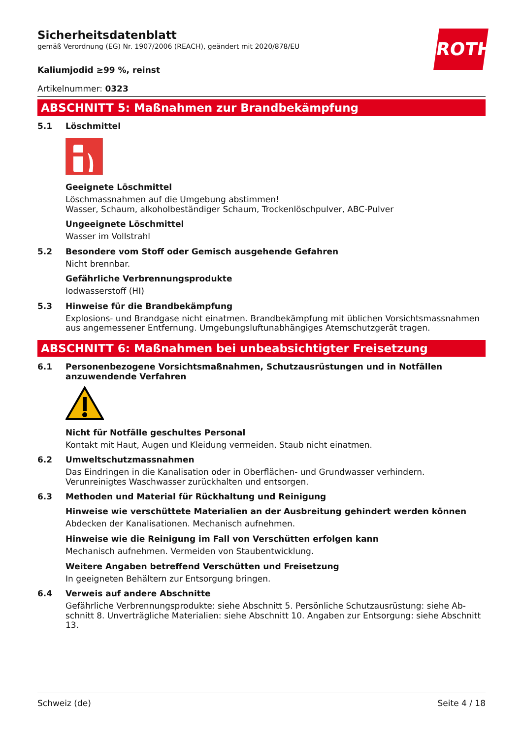ROTH
Sicherheitsdatenblatt
gemäß Verordnung (EG) Nr. 1907/2006 (REACH), geändert mit 2020/878/EU
Kaliumjodid ≥99 %, reinst
Artikelnummer: 0323
ABSCHNITT 5: Maßnahmen zur Brandbekämpfung
5.1 Löschmittel
Geeignete Löschmittel
Löschmassnahmen auf die Umgebung abstimmen!
Wasser, Schaum, alkoholbeständiger Schaum, Trockenlöschpulver, ABC-Pulver
Ungeeignete Löschmittel
Wasser im Vollstrahl
5.2 Besondere vom Stoff oder Gemisch ausgehende Gefahren
Nicht brennbar.
Gefährliche Verbrennungsprodukte
Iodwasserstoff (HI)
5.3 Hinweise für die Brandbekämpfung
Explosions- und Brandgase nicht einatmen. Brandbekämpfung mit üblichen Vorsichtsmassnahmen aus angemessener Entfernung. Umgebungsluftunabhängiges Atemschutzgerät tragen.
ABSCHNITT 6: Maßnahmen bei unbeabsichtigter Freisetzung
6.1 Personenbezogene Vorsichtsmaßnahmen, Schutzausrüstungen und in Notfällen anzuwendende Verfahren
Nicht für Notfälle geschultes Personal
Kontakt mit Haut, Augen und Kleidung vermeiden. Staub nicht einatmen.
6.2 Umweltschutzmassnahmen
Das Eindringen in die Kanalisation oder in Oberflächen- und Grundwasser verhindern. Verunreinigtes Waschwasser zurückhalten und entsorgen.
6.3 Methoden und Material für Rückhaltung und Reinigung
Hinweise wie verschüttete Materialien an der Ausbreitung gehindert werden können
Abdecken der Kanalisationen. Mechanisch aufnehmen.
Hinweise wie die Reinigung im Fall von Verschütten erfolgen kann
Mechanisch aufnehmen. Vermeiden von Staubentwicklung.
Weitere Angaben betreffend Verschütten und Freisetzung
In geeigneten Behältern zur Entsorgung bringen.
6.4 Verweis auf andere Abschnitte
Gefährliche Verbrennungsprodukte: siehe Abschnitt 5. Persönliche Schutzausrüstung: siehe Ab-schnitt 8. Unverträgliche Materialien: siehe Abschnitt 10. Angaben zur Entsorgung: siehe Abschnitt 13.
Schweiz (de) Seite 4 / 18